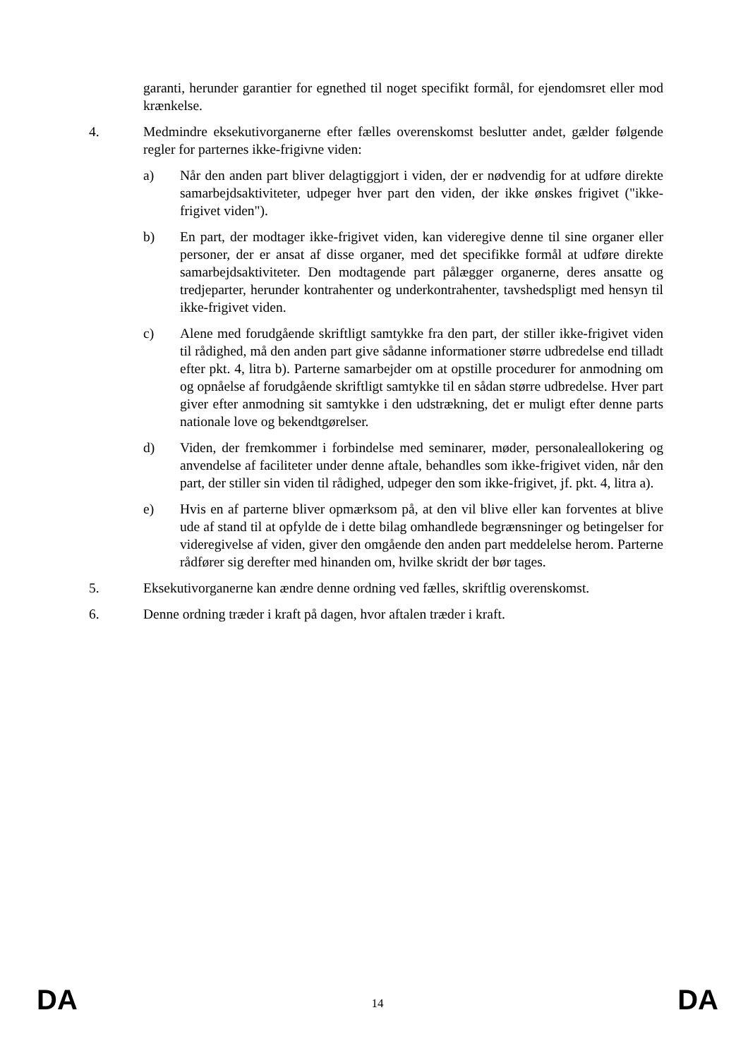garanti, herunder garantier for egnethed til noget specifikt formål, for ejendomsret eller mod krænkelse.
4. Medmindre eksekutivorganerne efter fælles overenskomst beslutter andet, gælder følgende regler for parternes ikke-frigivne viden:
a) Når den anden part bliver delagtiggjort i viden, der er nødvendig for at udføre direkte samarbejdsaktiviteter, udpeger hver part den viden, der ikke ønskes frigivet ("ikke-frigivet viden").
b) En part, der modtager ikke-frigivet viden, kan videregive denne til sine organer eller personer, der er ansat af disse organer, med det specifikke formål at udføre direkte samarbejdsaktiviteter. Den modtagende part pålægger organerne, deres ansatte og tredjeparter, herunder kontrahenter og underkontrahenter, tavshedspligt med hensyn til ikke-frigivet viden.
c) Alene med forudgående skriftligt samtykke fra den part, der stiller ikke-frigivet viden til rådighed, må den anden part give sådanne informationer større udbredelse end tilladt efter pkt. 4, litra b). Parterne samarbejder om at opstille procedurer for anmodning om og opnåelse af forudgående skriftligt samtykke til en sådan større udbredelse. Hver part giver efter anmodning sit samtykke i den udstrækning, det er muligt efter denne parts nationale love og bekendtgørelser.
d) Viden, der fremkommer i forbindelse med seminarer, møder, personaleallokering og anvendelse af faciliteter under denne aftale, behandles som ikke-frigivet viden, når den part, der stiller sin viden til rådighed, udpeger den som ikke-frigivet, jf. pkt. 4, litra a).
e) Hvis en af parterne bliver opmærksom på, at den vil blive eller kan forventes at blive ude af stand til at opfylde de i dette bilag omhandlede begrænsninger og betingelser for videregivelse af viden, giver den omgående den anden part meddelelse herom. Parterne rådfører sig derefter med hinanden om, hvilke skridt der bør tages.
5. Eksekutivorganerne kan ændre denne ordning ved fælles, skriftlig overenskomst.
6. Denne ordning træder i kraft på dagen, hvor aftalen træder i kraft.
DA 14 DA